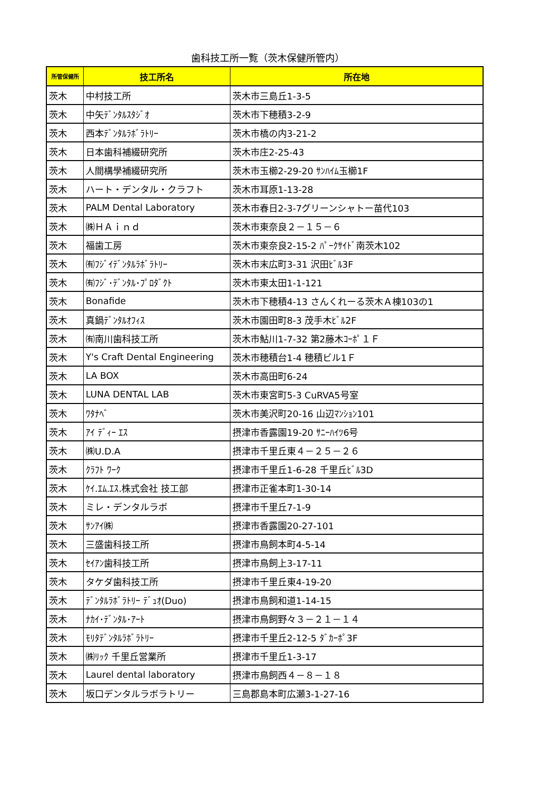歯科技工所一覧（茨木保健所管内）
| 所管保健所 | 技工所名 | 所在地 |
| --- | --- | --- |
| 茨木 | 中村技工所 | 茨木市三島丘1-3-5 |
| 茨木 | 中矢ﾃﾞﾝﾀﾙｽﾀｼﾞｵ | 茨木市下穂積3-2-9 |
| 茨木 | 西本ﾃﾞﾝﾀﾙﾗﾎﾞﾗﾄﾘｰ | 茨木市橋の内3-21-2 |
| 茨木 | 日本歯科補綴研究所 | 茨木市庄2-25-43 |
| 茨木 | 人間構學補綴研究所 | 茨木市玉櫛2-29-20 ｻﾝﾊｲﾑ玉櫛1F |
| 茨木 | ハート・デンタル・クラフト | 茨木市耳原1-13-28 |
| 茨木 | PALM Dental Laboratory | 茨木市春日2-3-7グリーンシャトー苗代103 |
| 茨木 | ㈱ＨＡｉｎｄ | 茨木市東奈良２－１５－６ |
| 茨木 | 福歯工房 | 茨木市東奈良2-15-2 ﾊﾟｰｸｻｲﾄﾞ南茨木102 |
| 茨木 | ㈲ﾌｼﾞｲﾃﾞﾝﾀﾙﾗﾎﾞﾗﾄﾘｰ | 茨木市末広町3-31 沢田ﾋﾞﾙ3F |
| 茨木 | ㈲ﾌｼﾞ･ﾃﾞﾝﾀﾙ･ﾌﾟﾛﾀﾞｸﾄ | 茨木市東太田1-1-121 |
| 茨木 | Bonafide | 茨木市下穂積4-13 さんくれーる茨木Ａ棟103の1 |
| 茨木 | 真鍋ﾃﾞﾝﾀﾙｵﾌｨｽ | 茨木市園田町8-3 茂手木ﾋﾞﾙ2F |
| 茨木 | ㈲南川歯科技工所 | 茨木市鮎川1-7-32 第2藤木ｺｰﾎﾟ１Ｆ |
| 茨木 | Y's Craft Dental Engineering | 茨木市穂積台1-4 穂積ビル1Ｆ |
| 茨木 | LA BOX | 茨木市高田町6-24 |
| 茨木 | LUNA DENTAL LAB | 茨木市東宮町5-3 CuRVA5号室 |
| 茨木 | ﾜﾀﾅﾍﾞ | 茨木市美沢町20-16 山辺ﾏﾝｼｮﾝ101 |
| 茨木 | ｱｲ ﾃﾞｨｰ ｴｽ | 摂津市香露園19-20 ｻﾆｰﾊｲﾂ6号 |
| 茨木 | ㈱U.D.A | 摂津市千里丘東４－２５－２６ |
| 茨木 | ｸﾗﾌﾄ ﾜｰｸ | 摂津市千里丘1-6-28 千里丘ﾋﾞﾙ3D |
| 茨木 | ｹｲ.ｴﾑ.ｴｽ.株式会社 技工部 | 摂津市正雀本町1-30-14 |
| 茨木 | ミレ・デンタルラボ | 摂津市千里丘7-1-9 |
| 茨木 | ｻﾝｱｲ㈱ | 摂津市香露園20-27-101 |
| 茨木 | 三盛歯科技工所 | 摂津市鳥飼本町4-5-14 |
| 茨木 | ｾｲｱﾝ歯科技工所 | 摂津市鳥飼上3-17-11 |
| 茨木 | タケダ歯科技工所 | 摂津市千里丘東4-19-20 |
| 茨木 | ﾃﾞﾝﾀﾙﾗﾎﾞﾗﾄﾘｰ ﾃﾞｭｵ(Duo) | 摂津市鳥飼和道1-14-15 |
| 茨木 | ﾅｶｲ･ﾃﾞﾝﾀﾙ･ｱｰﾄ | 摂津市鳥飼野々３－２１－１４ |
| 茨木 | ﾓﾘﾀﾃﾞﾝﾀﾙﾗﾎﾞﾗﾄﾘｰ | 摂津市千里丘2-12-5 ﾀﾞｶｰﾎﾟ3F |
| 茨木 | ㈱ﾘｯｸ 千里丘営業所 | 摂津市千里丘1-3-17 |
| 茨木 | Laurel dental laboratory | 摂津市鳥飼西４－８－１８ |
| 茨木 | 坂口デンタルラボラトリー | 三島郡島本町広瀬3-1-27-16 |